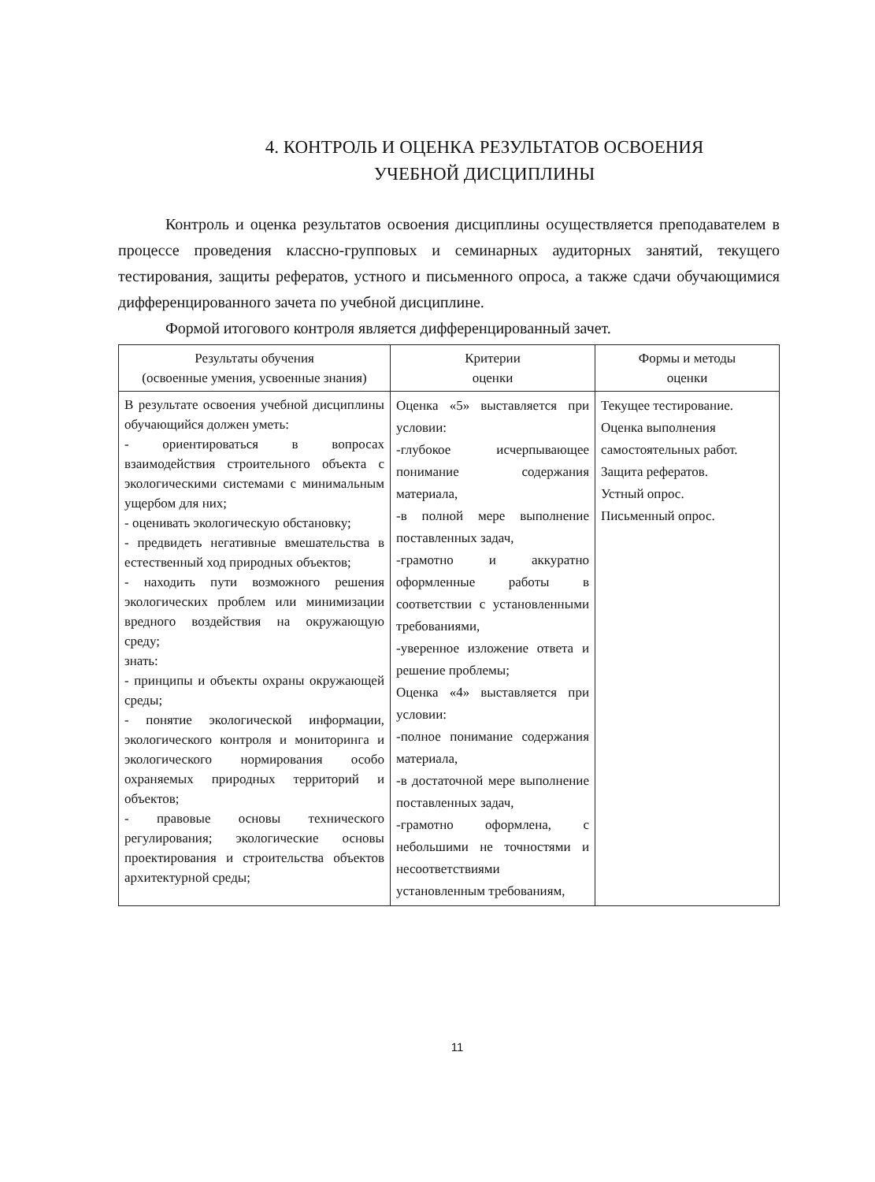4. КОНТРОЛЬ И ОЦЕНКА РЕЗУЛЬТАТОВ ОСВОЕНИЯ
УЧЕБНОЙ ДИСЦИПЛИНЫ
Контроль и оценка результатов освоения дисциплины осуществляется преподавателем в процессе проведения классно-групповых и семинарных аудиторных занятий, текущего тестирования, защиты рефератов, устного и письменного опроса, а также сдачи обучающимися дифференцированного зачета по учебной дисциплине.
Формой итогового контроля является дифференцированный зачет.
| Результаты обучения (освоенные умения, усвоенные знания) | Критерии оценки | Формы и методы оценки |
| --- | --- | --- |
| В результате освоения учебной дисциплины обучающийся должен уметь: - ориентироваться в вопросах взаимодействия строительного объекта с экологическими системами с минимальным ущербом для них; - оценивать экологическую обстановку; - предвидеть негативные вмешательства в естественный ход природных объектов; - находить пути возможного решения экологических проблем или минимизации вредного воздействия на окружающую среду; знать: - принципы и объекты охраны окружающей среды; - понятие экологической информации, экологического контроля и мониторинга и экологического нормирования особо охраняемых природных территорий и объектов; - правовые основы технического регулирования; экологические основы проектирования и строительства объектов архитектурной среды; | Оценка «5» выставляется при условии: -глубокое исчерпывающее понимание содержания материала, -в полной мере выполнение поставленных задач, -грамотно и аккуратно оформленные работы в соответствии с установленными требованиями, -уверенное изложение ответа и решение проблемы; Оценка «4» выставляется при условии: -полное понимание содержания материала, -в достаточной мере выполнение поставленных задач, -грамотно оформлена, с небольшими не точностями и несоответствиями установленным требованиям, | Текущее тестирование. Оценка выполнения самостоятельных работ. Защита рефератов. Устный опрос. Письменный опрос. |
11